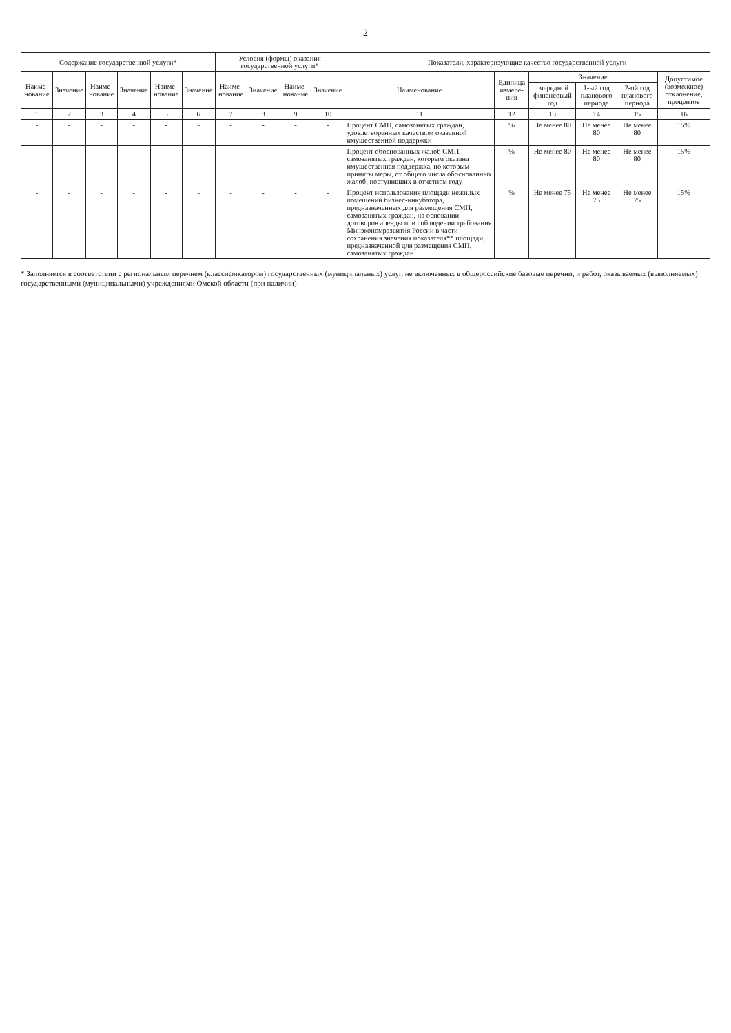2
| Содержание государственной услуги* | | | | | | Условия (формы) оказания государственной услуги* | | | | Показатели, характеризующие качество государственной услуги | | | | | |
| --- | --- | --- | --- | --- | --- | --- | --- | --- | --- | --- | --- | --- | --- | --- | --- |
| Наиме-нование | Значение | Наиме-нование | Значение | Наиме-нование | Значение | Наиме-нование | Значение | Наиме-нование | Значение | Наименование | Единица измере-ния | Значение | | | Допустимое (возможное) отклонение, процентов |
| | | | | | | | | | | | | очередной финансовый год | 1-ый год планового периода | 2-ой год планового периода | |
| 1 | 2 | 3 | 4 | 5 | 6 | 7 | 8 | 9 | 10 | 11 | 12 | 13 | 14 | 15 | 16 |
| - | - | - | - | - | - | - | - | - | - | Процент СМП, самозанятых граждан, удовлетворенных качеством оказанной имущественной поддержки | % | Не менее 80 | Не менее 80 | Не менее 80 | 15% |
| - | - | - | - | - | | - | - | - | - | Процент обоснованных жалоб СМП, самозанятых граждан, которым оказана имущественная поддержка, по которым приняты меры, от общего числа обоснованных жалоб, поступивших в отчетном году | % | Не менее 80 | Не менее 80 | Не менее 80 | 15% |
| - | - | - | - | - | - | - | - | - | - | Процент использования площади нежилых помещений бизнес-инкубатора, предназначенных для размещения СМП, самозанятых граждан, на основании договоров аренды при соблюдении требования Минэкономразвития России в части сохранения значения показателя** площади, предназначенной для размещения СМП, самозанятых граждан | % | Не менее 75 | Не менее 75 | Не менее 75 | 15% |
* Заполняется в соответствии с региональным перечнем (классификатором) государственных (муниципальных) услуг, не включенных в общероссийские базовые перечни, и работ, оказываемых (выполняемых) государственными (муниципальными) учреждениями Омской области (при наличии)